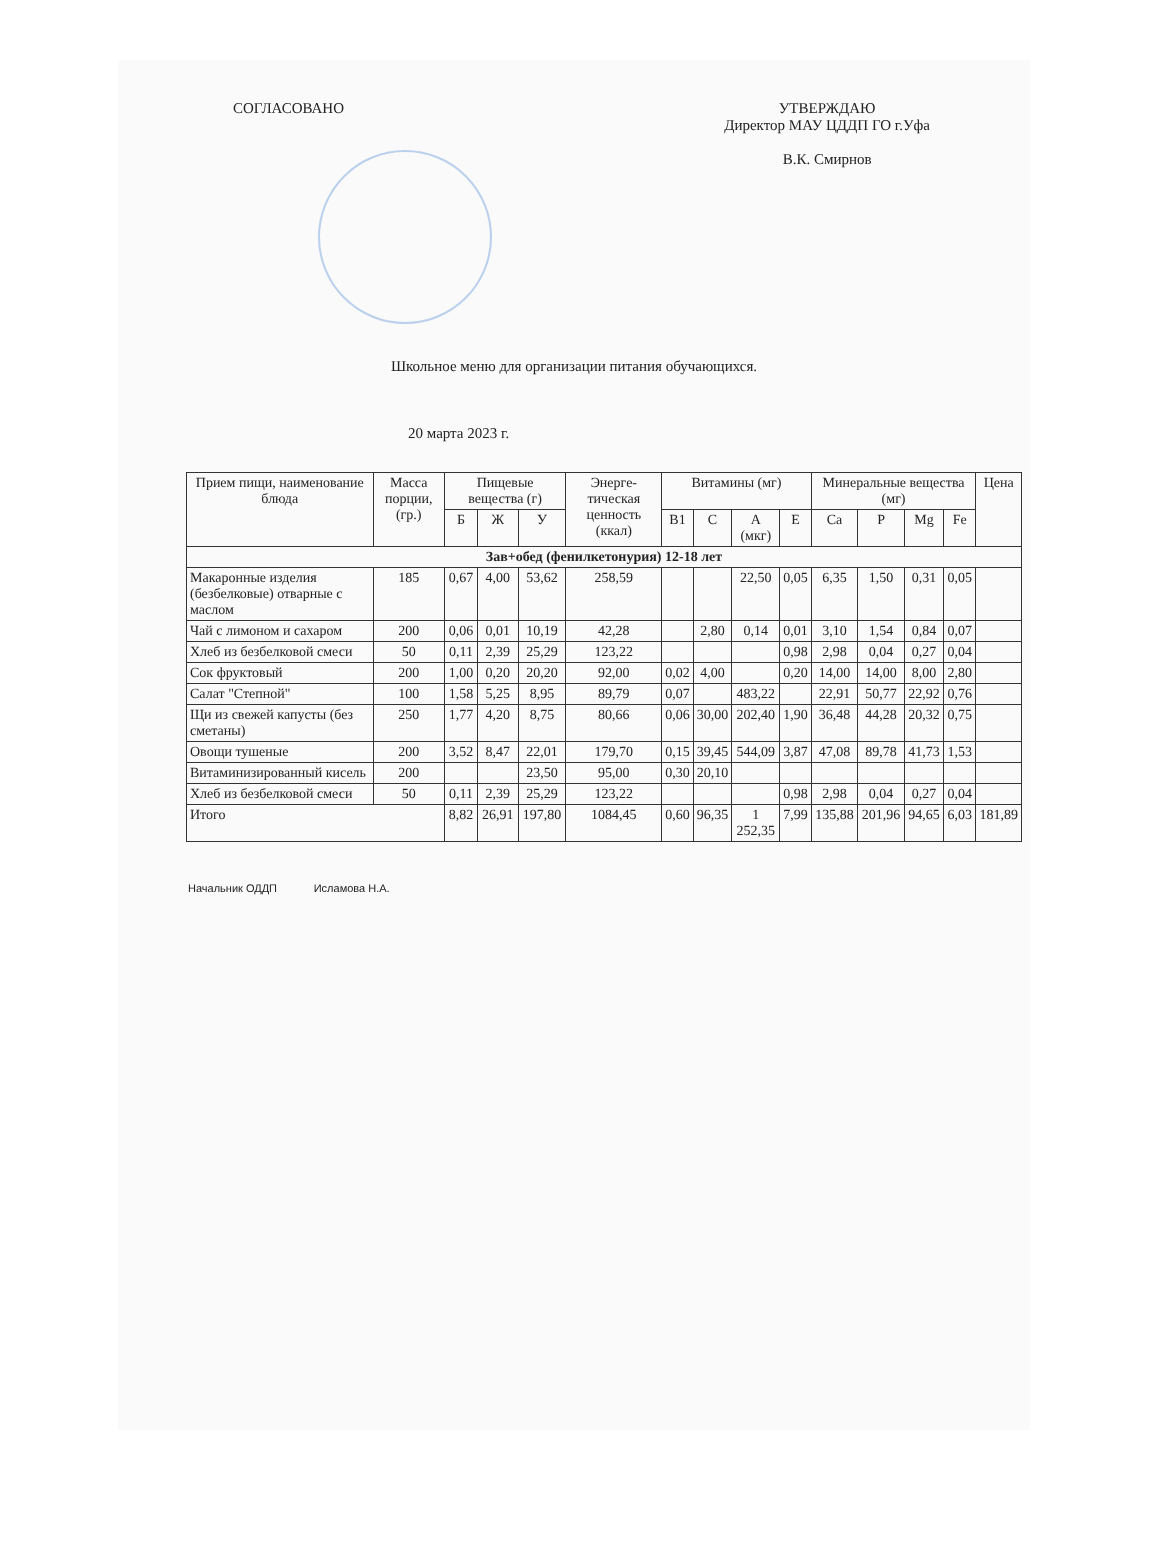СОГЛАСОВАНО УТВЕРЖДАЮ
Директор МАУ ЦДДП ГО г.Уфа
В.К. Смирнов
Школьное меню для организации питания обучающихся.
20 марта 2023 г.
| Прием пищи, наименование блюда | Масса порции, (гр.) | Пищевые вещества (г) | | | Энерге-тическая ценность (ккал) | Витамины (мг) | | | | Минеральные вещества (мг) | | | | Цена |
| --- | --- | --- | --- | --- | --- | --- | --- | --- | --- | --- | --- | --- | --- | --- |
| | | Б | Ж | У | | B1 | C | A (мкг) | E | Ca | P | Mg | Fe | |
| Зав+обед (фенилкетонурия) 12-18 лет | | | | | | | | | | | | | | |
| Макаронные изделия (безбелковые) отварные с маслом | 185 | 0,67 | 4,00 | 53,62 | 258,59 | | | 22,50 | 0,05 | 6,35 | 1,50 | 0,31 | 0,05 | |
| Чай с лимоном и сахаром | 200 | 0,06 | 0,01 | 10,19 | 42,28 | | 2,80 | 0,14 | 0,01 | 3,10 | 1,54 | 0,84 | 0,07 | |
| Хлеб из безбелковой смеси | 50 | 0,11 | 2,39 | 25,29 | 123,22 | | | | 0,98 | 2,98 | 0,04 | 0,27 | 0,04 | |
| Сок фруктовый | 200 | 1,00 | 0,20 | 20,20 | 92,00 | 0,02 | 4,00 | | 0,20 | 14,00 | 14,00 | 8,00 | 2,80 | |
| Салат "Степной" | 100 | 1,58 | 5,25 | 8,95 | 89,79 | 0,07 | | 483,22 | | 22,91 | 50,77 | 22,92 | 0,76 | |
| Щи из свежей капусты (без сметаны) | 250 | 1,77 | 4,20 | 8,75 | 80,66 | 0,06 | 30,00 | 202,40 | 1,90 | 36,48 | 44,28 | 20,32 | 0,75 | |
| Овощи тушеные | 200 | 3,52 | 8,47 | 22,01 | 179,70 | 0,15 | 39,45 | 544,09 | 3,87 | 47,08 | 89,78 | 41,73 | 1,53 | |
| Витаминизированный кисель | 200 | | | 23,50 | 95,00 | 0,30 | 20,10 | | | | | | | |
| Хлеб из безбелковой смеси | 50 | 0,11 | 2,39 | 25,29 | 123,22 | | | | 0,98 | 2,98 | 0,04 | 0,27 | 0,04 | |
| Итого | | 8,82 | 26,91 | 197,80 | 1084,45 | 0,60 | 96,35 | 1 252,35 | 7,99 | 135,88 | 201,96 | 94,65 | 6,03 | 181,89 |
Начальник ОДДП Исламова Н.А.